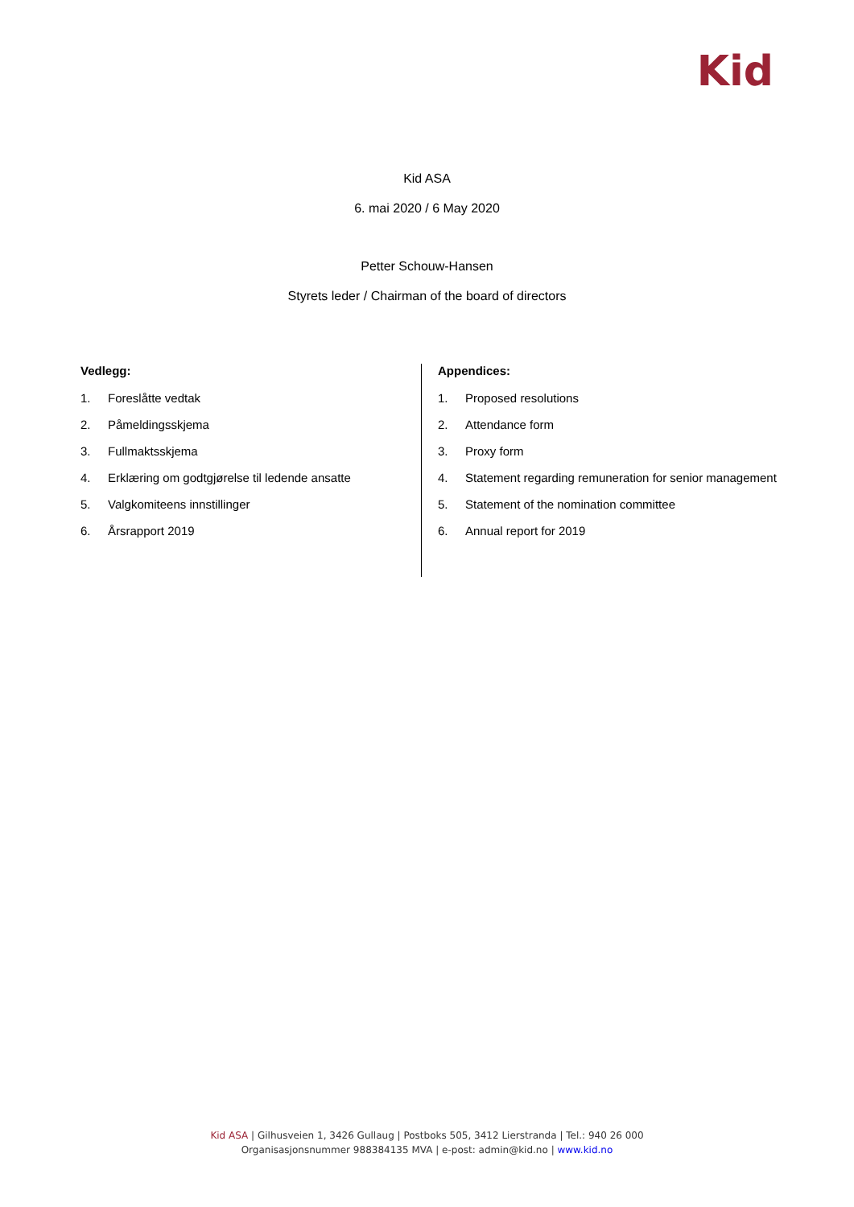Kid
Kid ASA
6. mai 2020 / 6 May 2020
Petter Schouw-Hansen
Styrets leder / Chairman of the board of directors
Vedlegg:
1. Foreslåtte vedtak
2. Påmeldingsskjema
3. Fullmaktsskjema
4. Erklæring om godtgjørelse til ledende ansatte
5. Valgkomiteens innstillinger
6. Årsrapport 2019
Appendices:
1. Proposed resolutions
2. Attendance form
3. Proxy form
4. Statement regarding remuneration for senior management
5. Statement of the nomination committee
6. Annual report for 2019
Kid ASA | Gilhusveien 1, 3426 Gullaug | Postboks 505, 3412 Lierstranda | Tel.: 940 26 000
Organisasjonsnummer 988384135 MVA | e-post: admin@kid.no | www.kid.no